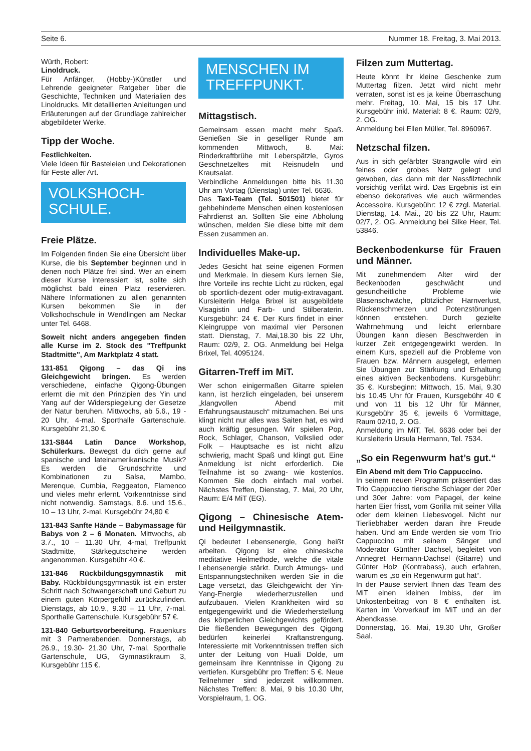Seite 6. Nummer 18. Freitag, 3. Mai 2013.
Würth, Robert:
Linoldruck.
Für Anfänger, (Hobby-)Künstler und Lehrende geeigneter Ratgeber über die Geschichte, Techniken und Materialien des Linoldrucks. Mit detaillierten Anleitungen und Erläuterungen auf der Grundlage zahlreicher abgebildeter Werke.
Tipp der Woche.
Festlichkeiten.
Viele Ideen für Basteleien und Dekorationen für Feste aller Art.
VOLKSHOCH-
SCHULE.
Freie Plätze.
Im Folgenden finden Sie eine Übersicht über Kurse, die bis September beginnen und in denen noch Plätze frei sind. Wer an einem dieser Kurse interessiert ist, sollte sich möglichst bald einen Platz reservieren. Nähere Informationen zu allen genannten Kursen bekommen Sie in der Volkshochschule in Wendlingen am Neckar unter Tel. 6468.
Soweit nicht anders angegeben finden alle Kurse im 2. Stock des "Treffpunkt Stadtmitte", Am Marktplatz 4 statt.
131-851 Qigong – das Qi ins Gleichgewicht bringen. Es werden verschiedene, einfache Qigong-Übungen erlernt die mit den Prinzipien des Yin und Yang auf der Widerspiegelung der Gesetze der Natur beruhen. Mittwochs, ab 5.6., 19 - 20 Uhr, 4-mal. Sporthalle Gartenschule. Kursgebühr 21,30 €.
131-S844 Latin Dance Workshop, Schülerkurs. Bewegst du dich gerne auf spanische und lateinamerikanische Musik? Es werden die Grundschritte und Kombinationen zu Salsa, Mambo, Merenque, Cumbia, Reggeaton, Flamenco und vieles mehr erlernt. Vorkenntnisse sind nicht notwendig. Samstags, 8.6. und 15.6., 10 – 13 Uhr, 2-mal. Kursgebühr 24,80 €
131-843 Sanfte Hände – Babymassage für Babys von 2 – 6 Monaten. Mittwochs, ab 3.7., 10 – 11.30 Uhr, 4-mal, Treffpunkt Stadtmitte, Stärkegutscheine werden angenommen. Kursgebühr 40 €.
131-846 Rückbildungsgymnastik mit Baby. Rückbildungsgymnastik ist ein erster Schritt nach Schwangerschaft und Geburt zu einem guten Körpergefühl zurückzufinden. Dienstags, ab 10.9., 9.30 – 11 Uhr, 7-mal. Sporthalle Gartenschule. Kursgebühr 57 €.
131-840 Geburtsvorbereitung. Frauenkurs mit 3 Partnerabenden. Donnerstags, ab 26.9., 19.30- 21.30 Uhr, 7-mal, Sporthalle Gartenschule, UG, Gymnastikraum 3, Kursgebühr 115 €.
MENSCHEN IM
TREFFPUNKT.
Mittagstisch.
Gemeinsam essen macht mehr Spaß. Genießen Sie in geselliger Runde am kommenden Mittwoch, 8. Mai: Rinderkraftbrühe mit Leberspätzle, Gyros Geschnetzeltes mit Reisnudeln und Krautsalat.
Verbindliche Anmeldungen bitte bis 11.30 Uhr am Vortag (Dienstag) unter Tel. 6636.
Das Taxi-Team (Tel. 501501) bietet für gehbehinderte Menschen einen kostenlosen Fahrdienst an. Sollten Sie eine Abholung wünschen, melden Sie diese bitte mit dem Essen zusammen an.
Individuelles Make-up.
Jedes Gesicht hat seine eigenen Formen und Merkmale. In diesem Kurs lernen Sie, Ihre Vorteile ins rechte Licht zu rücken, egal ob sportlich-dezent oder mutig-extravagant. Kursleiterin Helga Brixel ist ausgebildete Visagistin und Farb- und Stilberaterin. Kursgebühr: 24 €. Der Kurs findet in einer Kleingruppe von maximal vier Personen statt. Dienstag, 7. Mai,18.30 bis 22 Uhr, Raum: 02/9, 2. OG. Anmeldung bei Helga Brixel, Tel. 4095124.
Gitarren-Treff im MiT.
Wer schon einigermaßen Gitarre spielen kann, ist herzlich eingeladen, bei unserem „klangvollen Abend mit Erfahrungsaustausch“ mitzumachen. Bei uns klingt nicht nur alles was Saiten hat, es wird auch kräftig gesungen. Wir spielen Pop, Rock, Schlager, Chanson, Volkslied oder Folk – Hauptsache es ist nicht allzu schwierig, macht Spaß und klingt gut. Eine Anmeldung ist nicht erforderlich. Die Teilnahme ist so zwang- wie kostenlos. Kommen Sie doch einfach mal vorbei. Nächstes Treffen, Dienstag, 7. Mai, 20 Uhr, Raum: E/4 MiT (EG).
Qigong – Chinesische Atem- und Heilgymnastik.
Qi bedeutet Lebensenergie, Gong heißt arbeiten. Qigong ist eine chinesische meditative Heilmethode, welche die vitale Lebensenergie stärkt. Durch Atmungs- und Entspannungstechniken werden Sie in die Lage versetzt, das Gleichgewicht der Yin-Yang-Energie wiederherzustellen und aufzubauen. Vielen Krankheiten wird so entgegengewirkt und die Wiederherstellung des körperlichen Gleichgewichts gefördert. Die fließenden Bewegungen des Qigong bedürfen keinerlei Kraftanstrengung. Interessierte mit Vorkenntnissen treffen sich unter der Leitung von Huali Dolde, um gemeinsam ihre Kenntnisse in Qigong zu vertiefen. Kursgebühr pro Treffen: 5 €. Neue Teilnehmer sind jederzeit willkommen. Nächstes Treffen: 8. Mai, 9 bis 10.30 Uhr, Vorspielraum, 1. OG.
Filzen zum Muttertag.
Heute könnt ihr kleine Geschenke zum Muttertag filzen. Jetzt wird nicht mehr verraten, sonst ist es ja keine Überraschung mehr. Freitag, 10. Mai, 15 bis 17 Uhr. Kursgebühr inkl. Material: 8 €. Raum: 02/9, 2. OG.
Anmeldung bei Ellen Müller, Tel. 8960967.
Netzschal filzen.
Aus in sich gefärbter Strangwolle wird ein feines oder grobes Netz gelegt und gewoben, das dann mit der Nassfilztechnik vorsichtig verfilzt wird. Das Ergebnis ist ein ebenso dekoratives wie auch wärmendes Accessoire. Kursgebühr: 12 € zzgl. Material. Dienstag, 14. Mai., 20 bis 22 Uhr, Raum: 02/7, 2. OG. Anmeldung bei Silke Heer, Tel. 53846.
Beckenbodenkurse für Frauen und Männer.
Mit zunehmendem Alter wird der Beckenboden geschwächt und gesundheitliche Probleme wie Blasenschwäche, plötzlicher Harnverlust, Rückenschmerzen und Potenzstörungen können entstehen. Durch gezielte Wahrnehmung und leicht erlernbare Übungen kann diesen Beschwerden in kurzer Zeit entgegengewirkt werden. In einem Kurs, speziell auf die Probleme von Frauen bzw. Männern ausgelegt, erlernen Sie Übungen zur Stärkung und Erhaltung eines aktiven Beckenbodens. Kursgebühr: 35 €. Kursbeginn: Mittwoch, 15. Mai, 9.30 bis 10.45 Uhr für Frauen, Kursgebühr 40 € und von 11 bis 12 Uhr für Männer, Kursgebühr 35 €, jeweils 6 Vormittage, Raum 02/10, 2. OG.
Anmeldung im MiT, Tel. 6636 oder bei der Kursleiterin Ursula Hermann, Tel. 7534.
„So ein Regenwurm hat’s gut.“
Ein Abend mit dem Trio Cappuccino.
In seinem neuen Programm präsentiert das Trio Cappuccino tierische Schlager der 20er und 30er Jahre: vom Papagei, der keine harten Eier frisst, vom Gorilla mit seiner Villa oder dem kleinen Liebesvogel. Nicht nur Tierliebhaber werden daran ihre Freude haben. Und am Ende werden sie vom Trio Cappuccino mit seinem Sänger und Moderator Günther Dachsel, begleitet von Annegret Hermann-Dachsel (Gitarre) und Günter Holz (Kontrabass), auch erfahren, warum es „so ein Regenwurm gut hat“.
In der Pause serviert Ihnen das Team des MiT einen kleinen Imbiss, der im Unkostenbeitrag von 8 € enthalten ist. Karten im Vorverkauf im MiT und an der Abendkasse.
Donnerstag, 16. Mai, 19.30 Uhr, Großer Saal.